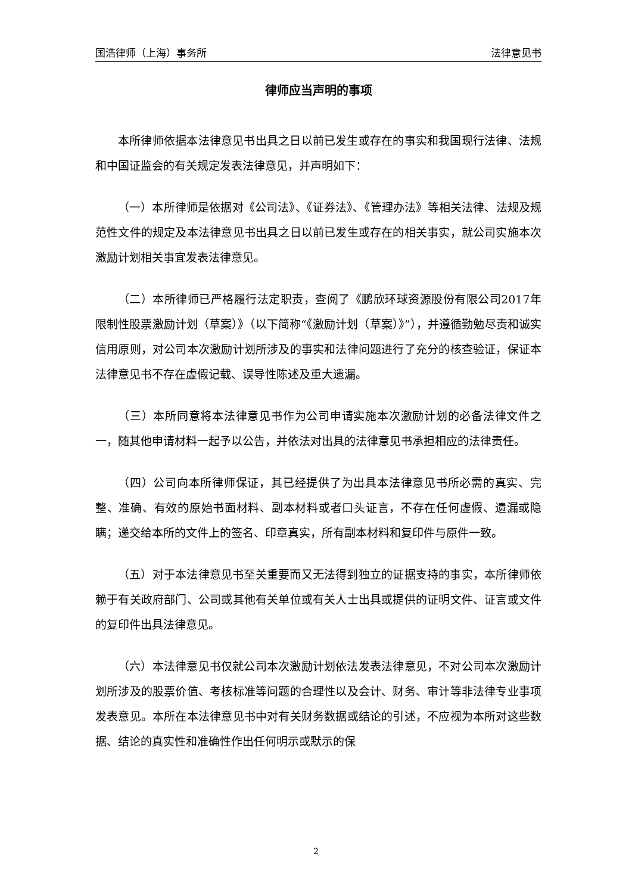国浩律师（上海）事务所 法律意见书
律师应当声明的事项
本所律师依据本法律意见书出具之日以前已发生或存在的事实和我国现行法律、法规和中国证监会的有关规定发表法律意见，并声明如下：
（一）本所律师是依据对《公司法》、《证券法》、《管理办法》等相关法律、法规及规范性文件的规定及本法律意见书出具之日以前已发生或存在的相关事实，就公司实施本次激励计划相关事宜发表法律意见。
（二）本所律师已严格履行法定职责，查阅了《鹏欣环球资源股份有限公司2017年限制性股票激励计划（草案）》（以下简称“《激励计划（草案）》”），并遵循勤勉尽责和诚实信用原则，对公司本次激励计划所涉及的事实和法律问题进行了充分的核查验证，保证本法律意见书不存在虚假记载、误导性陈述及重大遗漏。
（三）本所同意将本法律意见书作为公司申请实施本次激励计划的必备法律文件之一，随其他申请材料一起予以公告，并依法对出具的法律意见书承担相应的法律责任。
（四）公司向本所律师保证，其已经提供了为出具本法律意见书所必需的真实、完整、准确、有效的原始书面材料、副本材料或者口头证言，不存在任何虚假、遗漏或隐瞒；递交给本所的文件上的签名、印章真实，所有副本材料和复印件与原件一致。
（五）对于本法律意见书至关重要而又无法得到独立的证据支持的事实，本所律师依赖于有关政府部门、公司或其他有关单位或有关人士出具或提供的证明文件、证言或文件的复印件出具法律意见。
（六）本法律意见书仅就公司本次激励计划依法发表法律意见，不对公司本次激励计划所涉及的股票价值、考核标准等问题的合理性以及会计、财务、审计等非法律专业事项发表意见。本所在本法律意见书中对有关财务数据或结论的引述，不应视为本所对这些数据、结论的真实性和准确性作出任何明示或默示的保
2